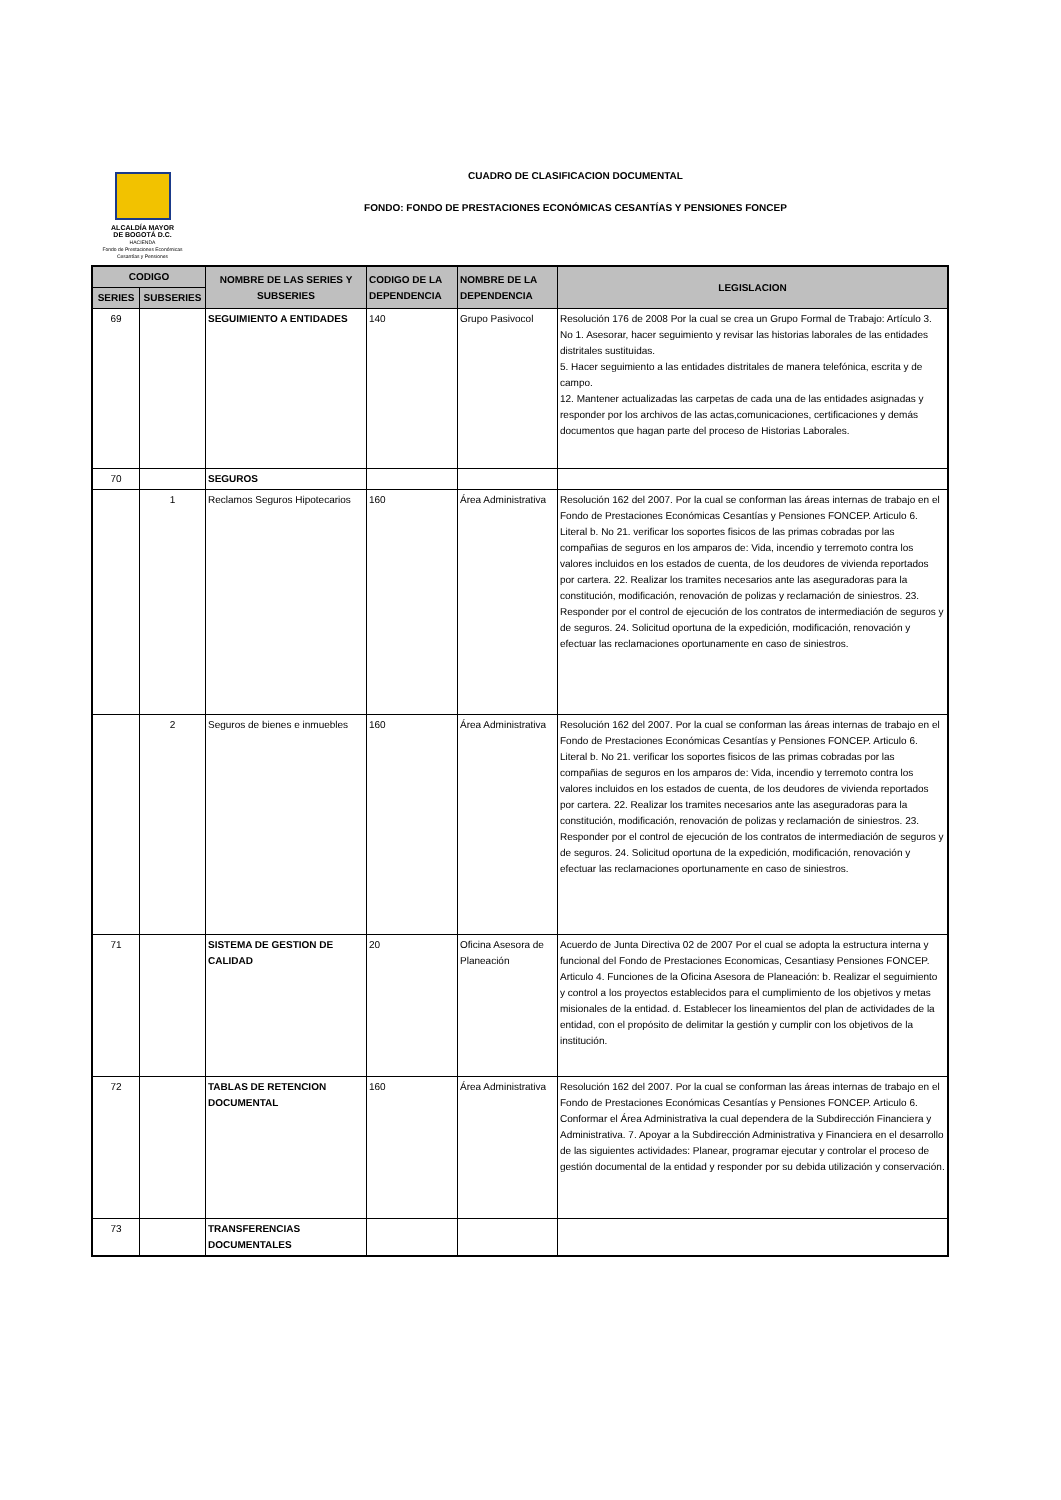ALCALDÍA MAYOR
DE BOGOTÁ D.C.
HACIENDA
Fondo de Prestaciones Económicas
Cesantías y Pensiones
CUADRO DE CLASIFICACION DOCUMENTAL
FONDO: FONDO DE PRESTACIONES ECONÓMICAS CESANTÍAS Y PENSIONES FONCEP
| CODIGO | | NOMBRE DE LAS SERIES Y SUBSERIES | CODIGO DE LA DEPENDENCIA | NOMBRE DE LA DEPENDENCIA | LEGISLACION |
| --- | --- | --- | --- | --- | --- |
| SERIES | SUBSERIES | | | | |
| 69 | | SEGUIMIENTO A ENTIDADES | 140 | Grupo Pasivocol | Resolución 176 de 2008 Por la cual se crea un Grupo Formal de Trabajo: Artículo 3. No 1. Asesorar, hacer seguimiento y revisar las historias laborales de las entidades distritales sustituidas. 5. Hacer seguimiento a las entidades distritales de manera telefónica, escrita y de campo. 12. Mantener actualizadas las carpetas de cada una de las entidades asignadas y responder por los archivos de las actas,comunicaciones, certificaciones y demás documentos que hagan parte del proceso de Historias Laborales. |
| 70 | | SEGUROS | | | |
| | 1 | Reclamos Seguros Hipotecarios | 160 | Área Administrativa | Resolución 162 del 2007. Por la cual se conforman las áreas internas de trabajo en el Fondo de Prestaciones Económicas Cesantías y Pensiones FONCEP. Articulo 6. Literal b. No 21. verificar los soportes fisicos de las primas cobradas por las compañias de seguros en los amparos de: Vida, incendio y terremoto contra los valores incluidos en los estados de cuenta, de los deudores de vivienda reportados por cartera. 22. Realizar los tramites necesarios ante las aseguradoras para la constitución, modificación, renovación de polizas y reclamación de siniestros. 23. Responder por el control de ejecución de los contratos de intermediación de seguros y de seguros. 24. Solicitud oportuna de la expedición, modificación, renovación y efectuar las reclamaciones oportunamente en caso de siniestros. |
| | 2 | Seguros de bienes e inmuebles | 160 | Área Administrativa | Resolución 162 del 2007. Por la cual se conforman las áreas internas de trabajo en el Fondo de Prestaciones Económicas Cesantías y Pensiones FONCEP. Articulo 6. Literal b. No 21. verificar los soportes fisicos de las primas cobradas por las compañias de seguros en los amparos de: Vida, incendio y terremoto contra los valores incluidos en los estados de cuenta, de los deudores de vivienda reportados por cartera. 22. Realizar los tramites necesarios ante las aseguradoras para la constitución, modificación, renovación de polizas y reclamación de siniestros. 23. Responder por el control de ejecución de los contratos de intermediación de seguros y de seguros. 24. Solicitud oportuna de la expedición, modificación, renovación y efectuar las reclamaciones oportunamente en caso de siniestros. |
| 71 | | SISTEMA DE GESTION DE CALIDAD | 20 | Oficina Asesora de Planeación | Acuerdo de Junta Directiva 02 de 2007 Por el cual se adopta la estructura interna y funcional del Fondo de Prestaciones Economicas, Cesantiasy Pensiones FONCEP. Articulo 4. Funciones de la Oficina Asesora de Planeación: b. Realizar el seguimiento y control a los proyectos establecidos para el cumplimiento de los objetivos y metas misionales de la entidad. d. Establecer los lineamientos del plan de actividades de la entidad, con el propósito de delimitar la gestión y cumplir con los objetivos de la institución. |
| 72 | | TABLAS DE RETENCION DOCUMENTAL | 160 | Área Administrativa | Resolución 162 del 2007. Por la cual se conforman las áreas internas de trabajo en el Fondo de Prestaciones Económicas Cesantías y Pensiones FONCEP. Articulo 6. Conformar el Área Administrativa la cual dependera de la Subdirección Financiera y Administrativa. 7. Apoyar a la Subdirección Administrativa y Financiera en el desarrollo de las siguientes actividades: Planear, programar ejecutar y controlar el proceso de gestión documental de la entidad y responder por su debida utilización y conservación. |
| 73 | | TRANSFERENCIAS DOCUMENTALES | | | |